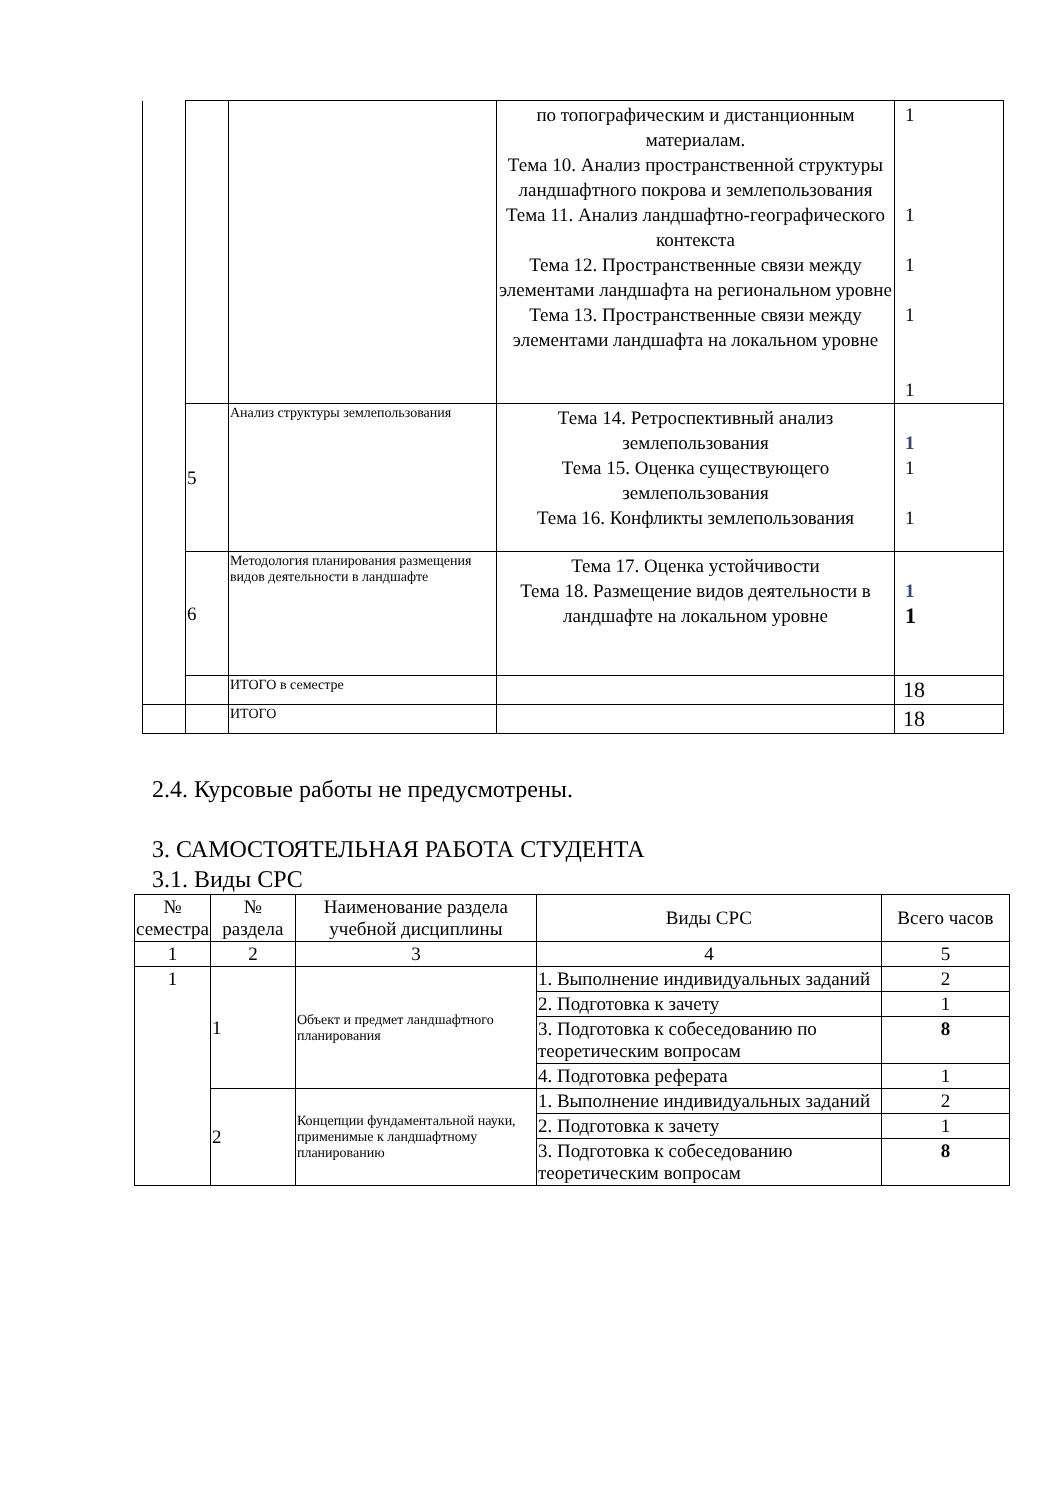| | | | по топографическим и дистанционным материалам. Тема 10. Анализ пространственной структуры ландшафтного покрова и землепользования Тема 11. Анализ ландшафтно-географического контекста Тема 12. Пространственные связи между элементами ландшафта на региональном уровне Тема 13. Пространственные связи между элементами ландшафта на локальном уровне | 1 1 1 1 1 |
| | 5 | Анализ структуры землепользования | Тема 14. Ретроспективный анализ землепользования Тема 15. Оценка существующего землепользования Тема 16. Конфликты землепользования | 1 1 1 |
| | 6 | Методология планирования размещения видов деятельности в ландшафте | Тема 17. Оценка устойчивости Тема 18. Размещение видов деятельности в ландшафте на локальном уровне | 1 1 |
| | | ИТОГО в семестре | | 18 |
| | | ИТОГО | | 18 |
2.4. Курсовые работы не предусмотрены.
3. САМОСТОЯТЕЛЬНАЯ РАБОТА СТУДЕНТА
3.1. Виды СРС
| № семестра | № раздела | Наименование раздела учебной дисциплины | Виды СРС | Всего часов |
| --- | --- | --- | --- | --- |
| 1 | 2 | 3 | 4 | 5 |
| 1 | 1 | Объект и предмет ландшафтного планирования | 1. Выполнение индивидуальных заданий | 2 |
| | | | 2. Подготовка к зачету | 1 |
| | | | 3. Подготовка к собеседованию по теоретическим вопросам | 8 |
| | | | 4. Подготовка реферата | 1 |
| | 2 | Концепции фундаментальной науки, применимые к ландшафтному планированию | 1. Выполнение индивидуальных заданий | 2 |
| | | | 2. Подготовка к зачету | 1 |
| | | | 3. Подготовка к собеседованию теоретическим вопросам | 8 |